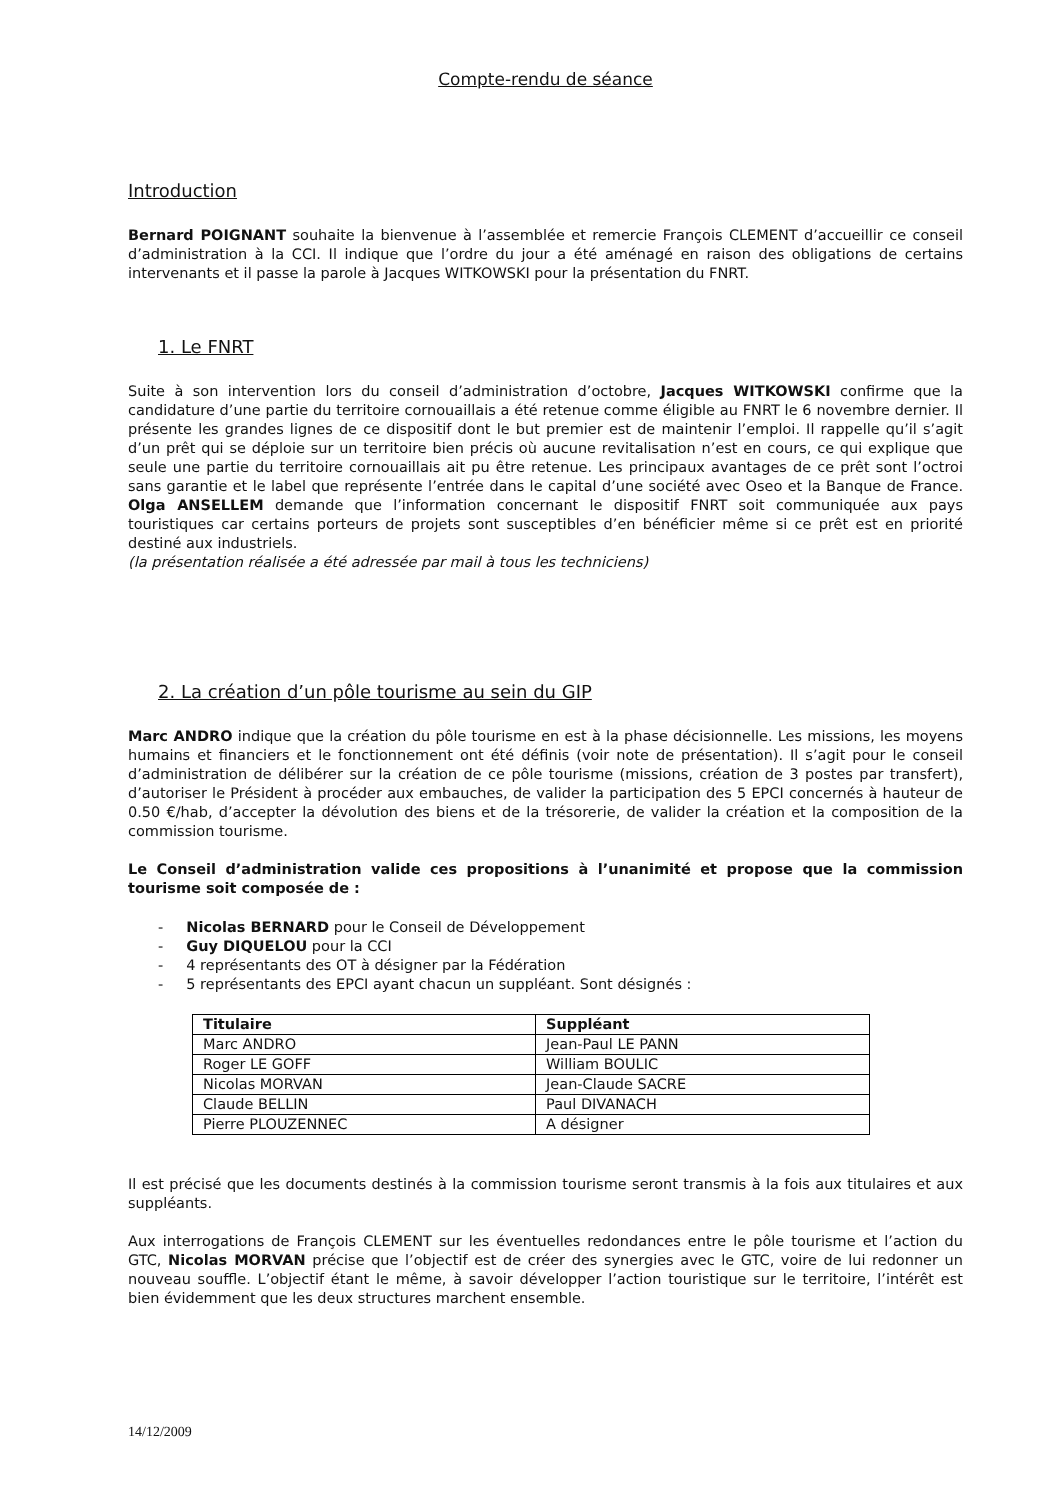Compte-rendu de séance
Introduction
Bernard POIGNANT souhaite la bienvenue à l’assemblée et remercie François CLEMENT d’accueillir ce conseil d’administration à la CCI. Il indique que l’ordre du jour a été aménagé en raison des obligations de certains intervenants et il passe la parole à Jacques WITKOWSKI pour la présentation du FNRT.
1. Le FNRT
Suite à son intervention lors du conseil d’administration d’octobre, Jacques WITKOWSKI confirme que la candidature d’une partie du territoire cornouaillais a été retenue comme éligible au FNRT le 6 novembre dernier. Il présente les grandes lignes de ce dispositif dont le but premier est de maintenir l’emploi. Il rappelle qu’il s’agit d’un prêt qui se déploie sur un territoire bien précis où aucune revitalisation n’est en cours, ce qui explique que seule une partie du territoire cornouaillais ait pu être retenue. Les principaux avantages de ce prêt sont l’octroi sans garantie et le label que représente l’entrée dans le capital d’une société avec Oseo et la Banque de France. Olga ANSELLEM demande que l’information concernant le dispositif FNRT soit communiquée aux pays touristiques car certains porteurs de projets sont susceptibles d’en bénéficier même si ce prêt est en priorité destiné aux industriels.
(la présentation réalisée a été adressée par mail à tous les techniciens)
2. La création d’un pôle tourisme au sein du GIP
Marc ANDRO indique que la création du pôle tourisme en est à la phase décisionnelle. Les missions, les moyens humains et financiers et le fonctionnement ont été définis (voir note de présentation). Il s’agit pour le conseil d’administration de délibérer sur la création de ce pôle tourisme (missions, création de 3 postes par transfert), d’autoriser le Président à procéder aux embauches, de valider la participation des 5 EPCI concernés à hauteur de 0.50 €/hab, d’accepter la dévolution des biens et de la trésorerie, de valider la création et la composition de la commission tourisme.
Le Conseil d’administration valide ces propositions à l’unanimité et propose que la commission tourisme soit composée de :
- Nicolas BERNARD pour le Conseil de Développement
- Guy DIQUELOU pour la CCI
- 4 représentants des OT à désigner par la Fédération
- 5 représentants des EPCI ayant chacun un suppléant. Sont désignés :
| Titulaire | Suppléant |
| --- | --- |
| Marc ANDRO | Jean-Paul LE PANN |
| Roger LE GOFF | William BOULIC |
| Nicolas MORVAN | Jean-Claude SACRE |
| Claude BELLIN | Paul DIVANACH |
| Pierre PLOUZENNEC | A désigner |
Il est précisé que les documents destinés à la commission tourisme seront transmis à la fois aux titulaires et aux suppléants.
Aux interrogations de François CLEMENT sur les éventuelles redondances entre le pôle tourisme et l’action du GTC, Nicolas MORVAN précise que l’objectif est de créer des synergies avec le GTC, voire de lui redonner un nouveau souffle. L’objectif étant le même, à savoir développer l’action touristique sur le territoire, l’intérêt est bien évidemment que les deux structures marchent ensemble.
14/12/2009